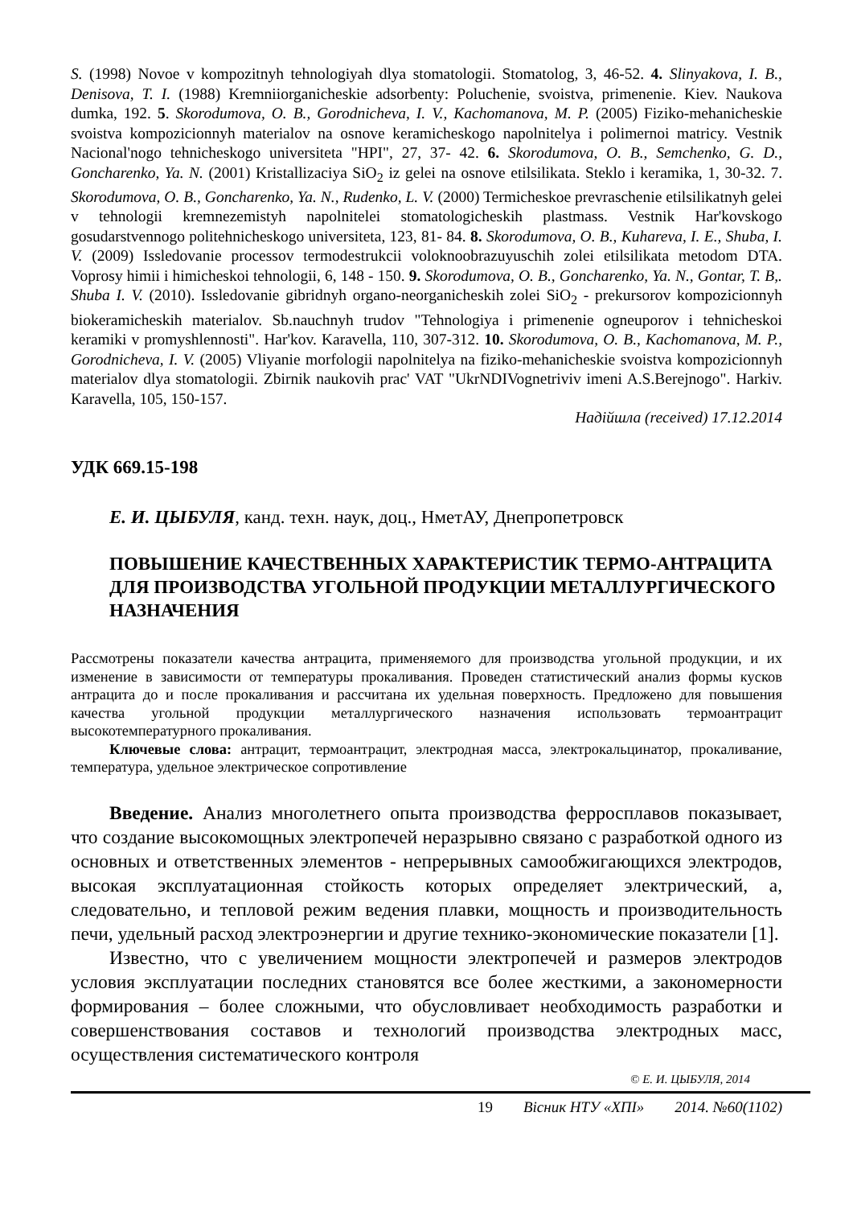S. (1998) Novoe v kompozitnyh tehnologiyah dlya stomatologii. Stomatolog, 3, 46-52. 4. Slinyakova, I. B., Denisova, T. I. (1988) Kremniiorganicheskie adsorbenty: Poluchenie, svoistva, primenenie. Kiev. Naukova dumka, 192. 5. Skorodumova, O. B., Gorodnicheva, I. V., Kachomanova, M. P. (2005) Fiziko-mehanicheskie svoistva kompozicionnyh materialov na osnove keramicheskogo napolnitelya i polimernoi matricy. Vestnik Nacional'nogo tehnicheskogo universiteta "HPI", 27, 37- 42. 6. Skorodumova, O. B., Semchenko, G. D., Goncharenko, Ya. N. (2001) Kristallizaciya SiO<sub>2</sub> iz gelei na osnove etilsilikata. Steklo i keramika, 1, 30-32. 7. Skorodumova, O. B., Goncharenko, Ya. N., Rudenko, L. V. (2000) Termicheskoe prevraschenie etilsilikatnyh gelei v tehnologii kremnezemistyh napolnitelei stomatologicheskih plastmass. Vestnik Har'kovskogo gosudarstvennogo politehnicheskogo universiteta, 123, 81- 84. 8. Skorodumova, O. B., Kuhareva, I. E., Shuba, I. V. (2009) Issledovanie processov termodestrukcii voloknoobrazuyuschih zolei etilsilikata metodom DTA. Voprosy himii i himicheskoi tehnologii, 6, 148 - 150. 9. Skorodumova, O. B., Goncharenko, Ya. N., Gontar, T. B,. Shuba I. V. (2010). Issledovanie gibridnyh organo-neorganicheskih zolei SiO<sub>2</sub> - prekursorov kompozicionnyh biokeramicheskih materialov. Sb.nauchnyh trudov "Tehnologiya i primenenie ogneuporov i tehnicheskoi keramiki v promyshlennosti". Har'kov. Karavella, 110, 307-312. 10. Skorodumova, O. B., Kachomanova, M. P., Gorodnicheva, I. V. (2005) Vliyanie morfologii napolnitelya na fiziko-mehanicheskie svoistva kompozicionnyh materialov dlya stomatologii. Zbirnik naukovih prac' VAT "UkrNDIVognetriviv imeni A.S.Berejnogo". Harkiv. Karavella, 105, 150-157.
Надійшла (received) 17.12.2014
УДК 669.15-198
Е. И. ЦЫБУЛЯ, канд. техн. наук, доц., НметАУ, Днепропетровск
ПОВЫШЕНИЕ КАЧЕСТВЕННЫХ ХАРАКТЕРИСТИК ТЕРМО-АНТРАЦИТА ДЛЯ ПРОИЗВОДСТВА УГОЛЬНОЙ ПРОДУКЦИИ МЕТАЛЛУРГИЧЕСКОГО НАЗНАЧЕНИЯ
Рассмотрены показатели качества антрацита, применяемого для производства угольной продукции, и их изменение в зависимости от температуры прокаливания. Проведен статистический анализ формы кусков антрацита до и после прокаливания и рассчитана их удельная поверхность. Предложено для повышения качества угольной продукции металлургического назначения использовать термоантрацит высокотемпературного прокаливания.
Ключевые слова: антрацит, термоантрацит, электродная масса, электрокальцинатор, прокаливание, температура, удельное электрическое сопротивление
Введение. Анализ многолетнего опыта производства ферросплавов показывает, что создание высокомощных электропечей неразрывно связано с разработкой одного из основных и ответственных элементов - непрерывных самообжигающихся электродов, высокая эксплуатационная стойкость которых определяет электрический, а, следовательно, и тепловой режим ведения плавки, мощность и производительность печи, удельный расход электроэнергии и другие технико-экономические показатели [1].
Известно, что с увеличением мощности электропечей и размеров электродов условия эксплуатации последних становятся все более жесткими, а закономерности формирования – более сложными, что обусловливает необходимость разработки и совершенствования составов и технологий производства электродных масс, осуществления систематического контроля
© Е. И. ЦЫБУЛЯ, 2014
19 Вісник НТУ «ХПІ» 2014. №60(1102)